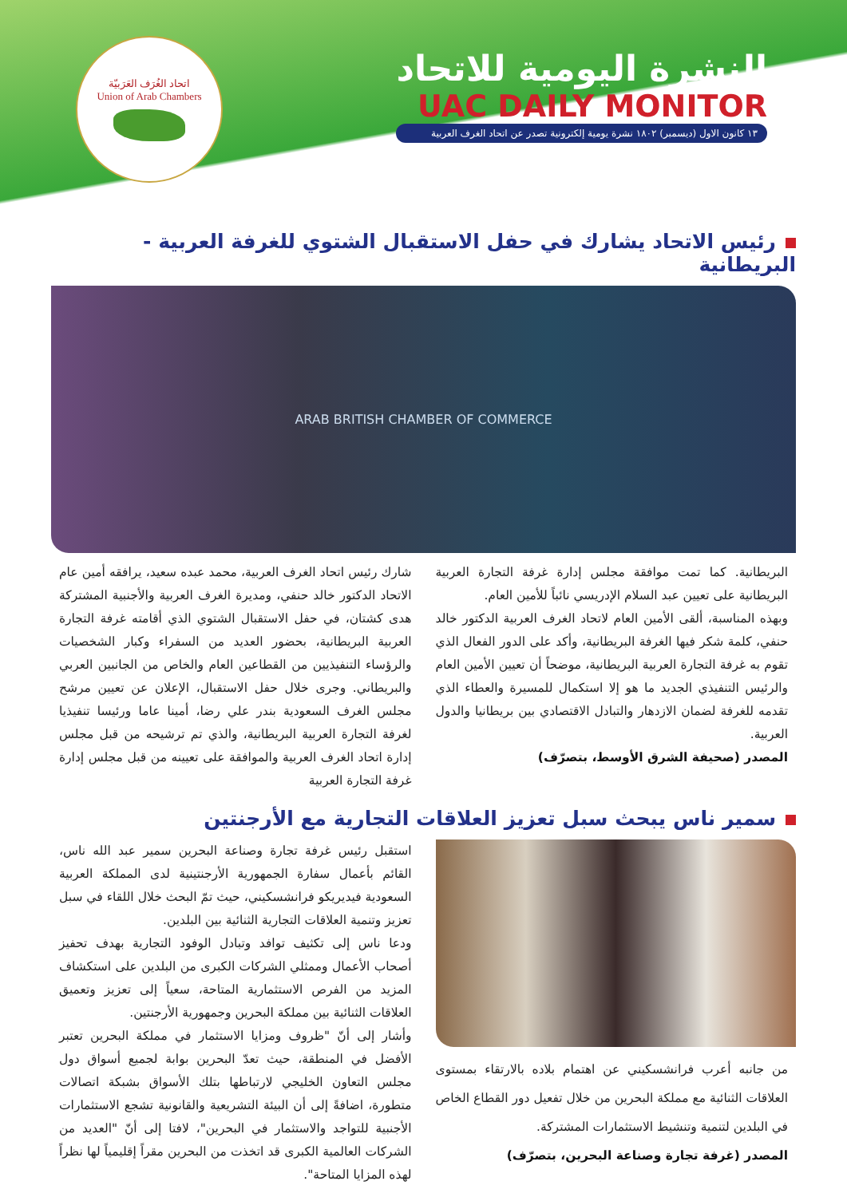اتحاد الغُرَف العَرَبيّة
Union of Arab Chambers
النشرة اليومية للاتحاد
UAC DAILY MONITOR
١٣ كانون الاول (ديسمبر) ١٨٠٢ نشرة يومية إلكترونية تصدر عن اتحاد الغرف العربية
رئيس الاتحاد يشارك في حفل الاستقبال الشتوي للغرفة العربية - البريطانية
ARAB BRITISH CHAMBER OF COMMERCE
شارك رئيس اتحاد الغرف العربية، محمد عبده سعيد، يرافقه أمين عام الاتحاد الدكتور خالد حنفي، ومديرة الغرف العربية والأجنبية المشتركة هدى كشتان، في حفل الاستقبال الشتوي الذي أقامته غرفة التجارة العربية البريطانية، بحضور العديد من السفراء وكبار الشخصيات والرؤساء التنفيذيين من القطاعين العام والخاص من الجانبين العربي والبريطاني. وجرى خلال حفل الاستقبال، الإعلان عن تعيين مرشح مجلس الغرف السعودية بندر علي رضا، أمينا عاما ورئيسا تنفيذيا لغرفة التجارة العربية البريطانية، والذي تم ترشيحه من قبل مجلس إدارة اتحاد الغرف العربية والموافقة على تعيينه من قبل مجلس إدارة غرفة التجارة العربية
البريطانية. كما تمت موافقة مجلس إدارة غرفة التجارة العربية البريطانية على تعيين عبد السلام الإدريسي نائباً للأمين العام.
وبهذه المناسبة، ألقى الأمين العام لاتحاد الغرف العربية الدكتور خالد حنفي، كلمة شكر فيها الغرفة البريطانية، وأكد على الدور الفعال الذي تقوم به غرفة التجارة العربية البريطانية، موضحاً أن تعيين الأمين العام والرئيس التنفيذي الجديد ما هو إلا استكمال للمسيرة والعطاء الذي تقدمه للغرفة لضمان الازدهار والتبادل الاقتصادي بين بريطانيا والدول العربية.
المصدر (صحيفة الشرق الأوسط، بتصرّف)
سمير ناس يبحث سبل تعزيز العلاقات التجارية مع الأرجنتين
استقبل رئيس غرفة تجارة وصناعة البحرين سمير عبد الله ناس، القائم بأعمال سفارة الجمهورية الأرجنتينية لدى المملكة العربية السعودية فيديريكو فرانشسكيني، حيث تمّ البحث خلال اللقاء في سبل تعزيز وتنمية العلاقات التجارية الثنائية بين البلدين.
ودعا ناس إلى تكثيف توافد وتبادل الوفود التجارية بهدف تحفيز أصحاب الأعمال وممثلي الشركات الكبرى من البلدين على استكشاف المزيد من الفرص الاستثمارية المتاحة، سعياً إلى تعزيز وتعميق العلاقات الثنائية بين مملكة البحرين وجمهورية الأرجنتين.
وأشار إلى أنّ "ظروف ومزايا الاستثمار في مملكة البحرين تعتبر الأفضل في المنطقة، حيث تعدّ البحرين بوابة لجميع أسواق دول مجلس التعاون الخليجي لارتباطها بتلك الأسواق بشبكة اتصالات متطورة، اضافةً إلى أن البيئة التشريعية والقانونية تشجع الاستثمارات الأجنبية للتواجد والاستثمار في البحرين"، لافتا إلى أنّ "العديد من الشركات العالمية الكبرى قد اتخذت من البحرين مقراً إقليمياً لها نظراً لهذه المزايا المتاحة".
من جانبه أعرب فرانشسكيني عن اهتمام بلاده بالارتقاء بمستوى العلاقات الثنائية مع مملكة البحرين من خلال تفعيل دور القطاع الخاص في البلدين لتنمية وتنشيط الاستثمارات المشتركة.
المصدر (غرفة تجارة وصناعة البحرين، بتصرّف)